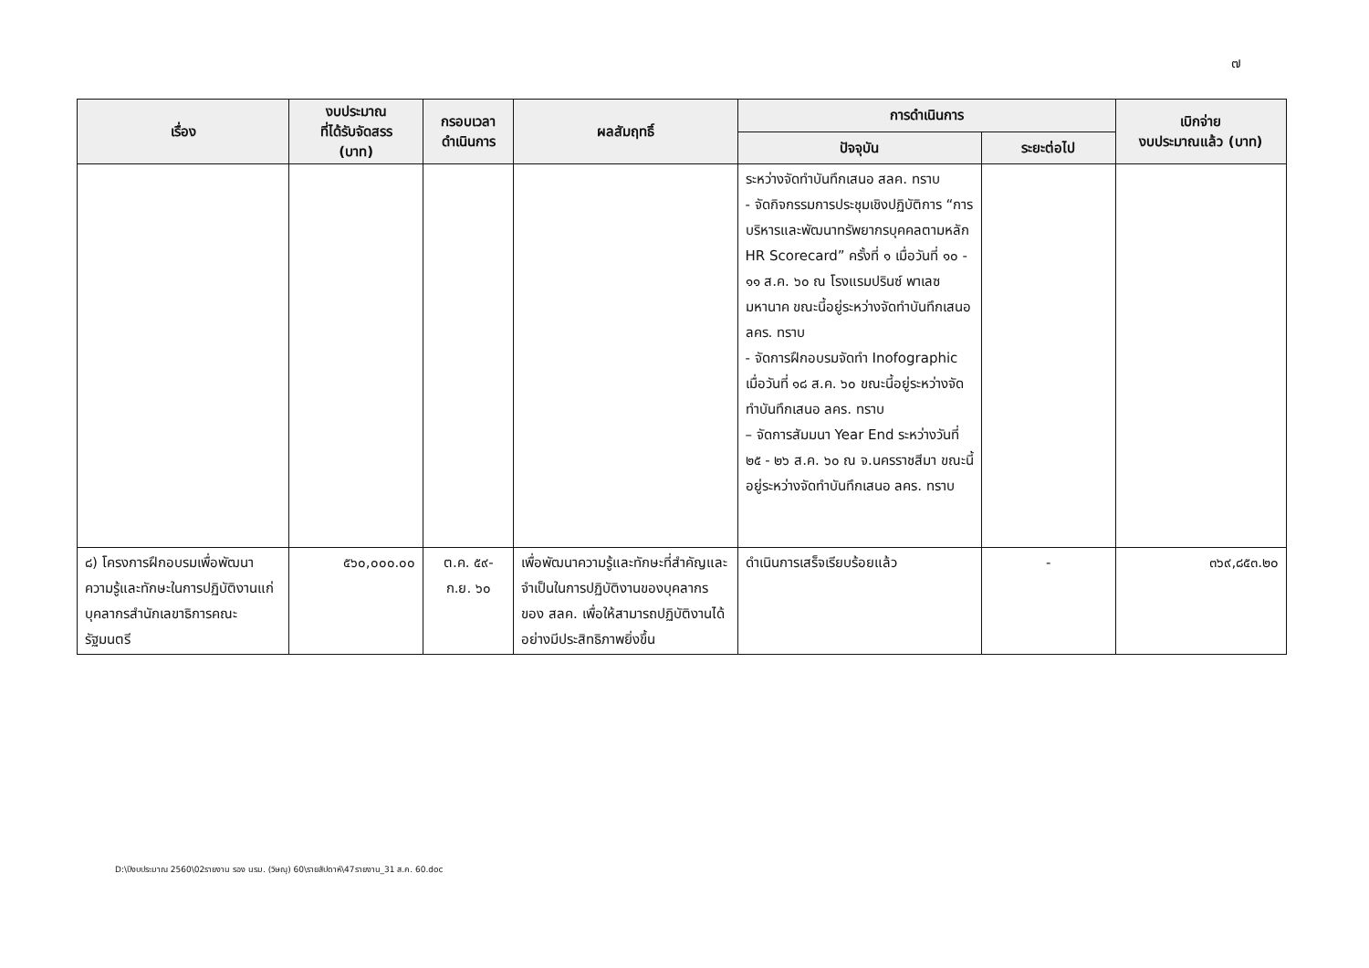๗
| เรื่อง | งบประมาณ ที่ได้รับจัดสรร (บาท) | กรอบเวลา ดำเนินการ | ผลสัมฤทธิ์ | การดำเนินการ | | เบิกจ่าย งบประมาณแล้ว (บาท) |
| --- | --- | --- | --- | --- | --- | --- |
| | | | | ปัจจุบัน | ระยะต่อไป | |
| | | | | ระหว่างจัดทำบันทึกเสนอ สลค. ทราบ - จัดกิจกรรมการประชุมเชิงปฏิบัติการ “การบริหารและพัฒนาทรัพยากรบุคคลตามหลัก HR Scorecard” ครั้งที่ ๑ เมื่อวันที่ ๑๐ - ๑๑ ส.ค. ๖๐ ณ โรงแรมปรินซ์ พาเลซ มหานาค ขณะนี้อยู่ระหว่างจัดทำบันทึกเสนอ ลคร. ทราบ - จัดการฝึกอบรมจัดทำ Inofographic เมื่อวันที่ ๑๘ ส.ค. ๖๐ ขณะนี้อยู่ระหว่างจัดทำบันทึกเสนอ ลคร. ทราบ – จัดการสัมมนา Year End ระหว่างวันที่ ๒๕ - ๒๖ ส.ค. ๖๐ ณ จ.นครราชสีมา ขณะนี้อยู่ระหว่างจัดทำบันทึกเสนอ ลคร. ทราบ | | |
| ๘) โครงการฝึกอบรมเพื่อพัฒนาความรู้และทักษะในการปฏิบัติงานแก่บุคลากรสำนักเลขาธิการคณะรัฐมนตรี | ๕๖๐,๐๐๐.๐๐ | ต.ค. ๕๙- ก.ย. ๖๐ | เพื่อพัฒนาความรู้และทักษะที่สำคัญและจำเป็นในการปฏิบัติงานของบุคลากรของ สลค. เพื่อให้สามารถปฏิบัติงานได้อย่างมีประสิทธิภาพยิ่งขึ้น | ดำเนินการเสร็จเรียบร้อยแล้ว | - | ๓๖๙,๘๕๓.๒๐ |
D:\ปีงบประมาณ 2560\02รายงาน รอง นรม. (วิษณุ) 60\รายสัปดาห์\47รายงาน_31 ส.ค. 60.doc